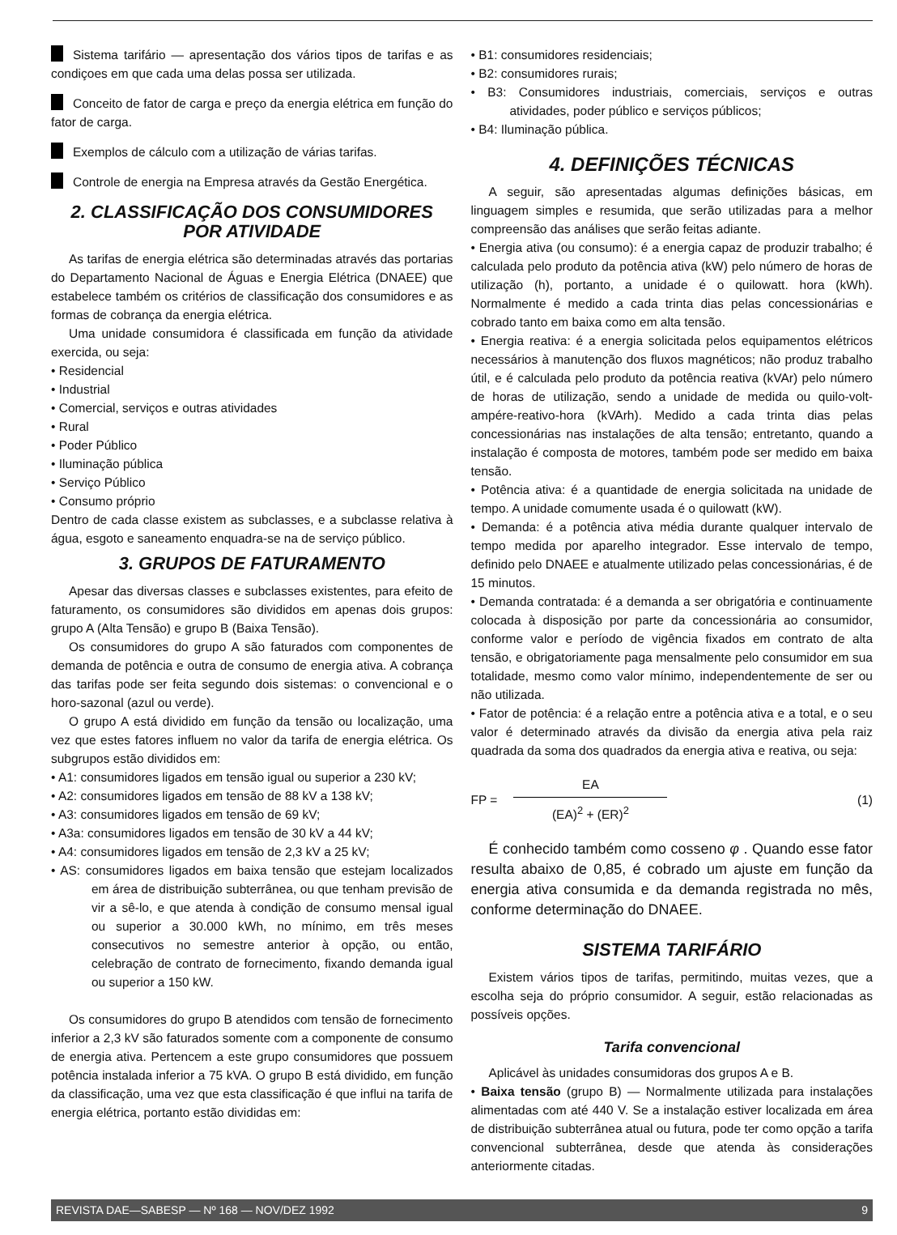Sistema tarifário — apresentação dos vários tipos de tarifas e as condiçoes em que cada uma delas possa ser utilizada.
Conceito de fator de carga e preço da energia elétrica em função do fator de carga.
Exemplos de cálculo com a utilização de várias tarifas.
Controle de energia na Empresa através da Gestão Energética.
2. CLASSIFICAÇÃO DOS CONSUMIDORES POR ATIVIDADE
As tarifas de energia elétrica são determinadas através das portarias do Departamento Nacional de Águas e Energia Elétrica (DNAEE) que estabelece também os critérios de classificação dos consumidores e as formas de cobrança da energia elétrica.
Uma unidade consumidora é classificada em função da atividade exercida, ou seja:
• Residencial
• Industrial
• Comercial, serviços e outras atividades
• Rural
• Poder Público
• Iluminação pública
• Serviço Público
• Consumo próprio
Dentro de cada classe existem as subclasses, e a subclasse relativa à água, esgoto e saneamento enquadra-se na de serviço público.
3. GRUPOS DE FATURAMENTO
Apesar das diversas classes e subclasses existentes, para efeito de faturamento, os consumidores são divididos em apenas dois grupos: grupo A (Alta Tensão) e grupo B (Baixa Tensão).
Os consumidores do grupo A são faturados com componentes de demanda de potência e outra de consumo de energia ativa. A cobrança das tarifas pode ser feita segundo dois sistemas: o convencional e o horo-sazonal (azul ou verde).
O grupo A está dividido em função da tensão ou localização, uma vez que estes fatores influem no valor da tarifa de energia elétrica. Os subgrupos estão divididos em:
• A1: consumidores ligados em tensão igual ou superior a 230 kV;
• A2: consumidores ligados em tensão de 88 kV a 138 kV;
• A3: consumidores ligados em tensão de 69 kV;
• A3a: consumidores ligados em tensão de 30 kV a 44 kV;
• A4: consumidores ligados em tensão de 2,3 kV a 25 kV;
• AS: consumidores ligados em baixa tensão que estejam localizados em área de distribuição subterrânea, ou que tenham previsão de vir a sê-lo, e que atenda à condição de consumo mensal igual ou superior a 30.000 kWh, no mínimo, em três meses consecutivos no semestre anterior à opção, ou então, celebração de contrato de fornecimento, fixando demanda igual ou superior a 150 kW.
Os consumidores do grupo B atendidos com tensão de fornecimento inferior a 2,3 kV são faturados somente com a componente de consumo de energia ativa. Pertencem a este grupo consumidores que possuem potência instalada inferior a 75 kVA. O grupo B está dividido, em função da classificação, uma vez que esta classificação é que influi na tarifa de energia elétrica, portanto estão divididas em:
• B1: consumidores residenciais;
• B2: consumidores rurais;
• B3: Consumidores industriais, comerciais, serviços e outras atividades, poder público e serviços públicos;
• B4: Iluminação pública.
4. DEFINIÇÕES TÉCNICAS
A seguir, são apresentadas algumas definições básicas, em linguagem simples e resumida, que serão utilizadas para a melhor compreensão das análises que serão feitas adiante.
• Energia ativa (ou consumo): é a energia capaz de produzir trabalho; é calculada pelo produto da potência ativa (kW) pelo número de horas de utilização (h), portanto, a unidade é o quilowatt. hora (kWh). Normalmente é medido a cada trinta dias pelas concessionárias e cobrado tanto em baixa como em alta tensão.
• Energia reativa: é a energia solicitada pelos equipamentos elétricos necessários à manutenção dos fluxos magnéticos; não produz trabalho útil, e é calculada pelo produto da potência reativa (kVAr) pelo número de horas de utilização, sendo a unidade de medida ou quilo-volt-ampére-reativo-hora (kVArh). Medido a cada trinta dias pelas concessionárias nas instalações de alta tensão; entretanto, quando a instalação é composta de motores, também pode ser medido em baixa tensão.
• Potência ativa: é a quantidade de energia solicitada na unidade de tempo. A unidade comumente usada é o quilowatt (kW).
• Demanda: é a potência ativa média durante qualquer intervalo de tempo medida por aparelho integrador. Esse intervalo de tempo, definido pelo DNAEE e atualmente utilizado pelas concessionárias, é de 15 minutos.
• Demanda contratada: é a demanda a ser obrigatória e continuamente colocada à disposição por parte da concessionária ao consumidor, conforme valor e período de vigência fixados em contrato de alta tensão, e obrigatoriamente paga mensalmente pelo consumidor em sua totalidade, mesmo como valor mínimo, independentemente de ser ou não utilizada.
• Fator de potência: é a relação entre a potência ativa e a total, e o seu valor é determinado através da divisão da energia ativa pela raiz quadrada da soma dos quadrados da energia ativa e reativa, ou seja:
FP =
EA
(EA)<sup>2</sup> + (ER)<sup>2</sup>
(1)
É conhecido também como cosseno φ . Quando esse fator resulta abaixo de 0,85, é cobrado um ajuste em função da energia ativa consumida e da demanda registrada no mês, conforme determinação do DNAEE.
SISTEMA TARIFÁRIO
Existem vários tipos de tarifas, permitindo, muitas vezes, que a escolha seja do próprio consumidor. A seguir, estão relacionadas as possíveis opções.
Tarifa convencional
Aplicável às unidades consumidoras dos grupos A e B.
• Baixa tensão (grupo B) — Normalmente utilizada para instalações alimentadas com até 440 V. Se a instalação estiver localizada em área de distribuição subterrânea atual ou futura, pode ter como opção a tarifa convencional subterrânea, desde que atenda às considerações anteriormente citadas.
REVISTA DAE—SABESP — Nº 168 — NOV/DEZ 1992 9